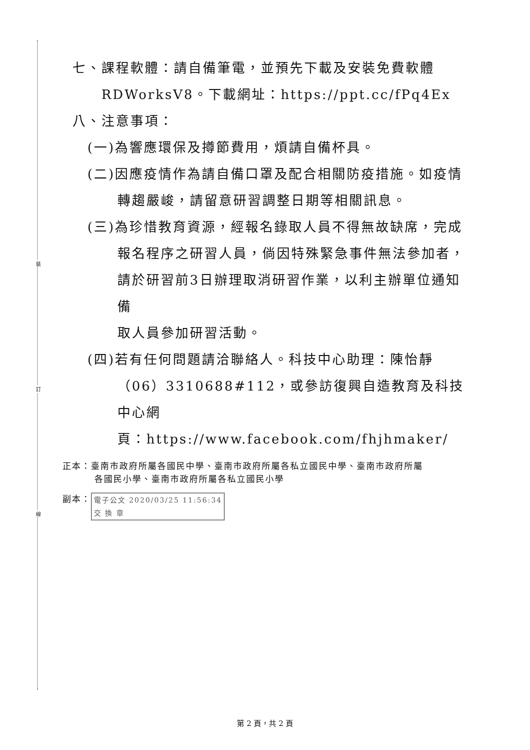裝
訂
線
七、課程軟體：請自備筆電，並預先下載及安裝免費軟體
RDWorksV8。下載網址：https://ppt.cc/fPq4Ex
八、注意事項：
(一)為響應環保及撙節費用，煩請自備杯具。
(二)因應疫情作為請自備口罩及配合相關防疫措施。如疫情
轉趨嚴峻，請留意研習調整日期等相關訊息。
(三)為珍惜教育資源，經報名錄取人員不得無故缺席，完成
報名程序之研習人員，倘因特殊緊急事件無法參加者，
請於研習前3日辦理取消研習作業，以利主辦單位通知備
取人員參加研習活動。
(四)若有任何問題請洽聯絡人。科技中心助理：陳怡靜
（06）3310688#112，或參訪復興自造教育及科技中心網
頁：https://www.facebook.com/fhjhmaker/
正本：臺南市政府所屬各國民中學、臺南市政府所屬各私立國民中學、臺南市政府所屬
各國民小學、臺南市政府所屬各私立國民小學
副本： 電子公文 2020/03/25 11:56:34
交 換 章
第 2 頁，共 2 頁